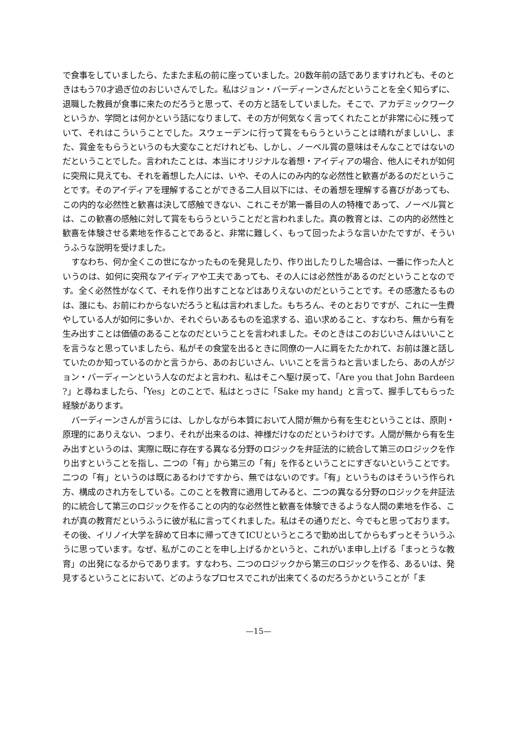で食事をしていましたら、たまたま私の前に座っていました。20数年前の話でありますけれども、そのときはもう70才過ぎ位のおじいさんでした。私はジョン・バーディーンさんだということを全く知らずに、退職した教員が食事に来たのだろうと思って、その方と話をしていました。そこで、アカデミックワークというか、学問とは何かという話になりまして、その方が何気なく言ってくれたことが非常に心に残っていて、それはこういうことでした。スウェーデンに行って賞をもらうということは晴れがましいし、また、賞金をもらうというのも大変なことだけれども、しかし、ノーベル賞の意味はそんなことではないのだということでした。言われたことは、本当にオリジナルな着想・アイディアの場合、他人にそれが如何に突飛に見えても、それを着想した人には、いや、その人にのみ内的な必然性と歓喜があるのだということです。そのアイディアを理解することができる二人目以下には、その着想を理解する喜びがあっても、この内的な必然性と歓喜は決して感触できない、これこそが第一番目の人の特権であって、ノーベル賞とは、この歓喜の感触に対して賞をもらうということだと言われました。真の教育とは、この内的必然性と歓喜を体験させる素地を作ることであると、非常に難しく、もって回ったような言いかたですが、そういうふうな説明を受けました。
すなわち、何か全くこの世になかったものを発見したり、作り出したりした場合は、一番に作った人というのは、如何に突飛なアイディアや工夫であっても、その人には必然性があるのだということなのです。全く必然性がなくて、それを作り出すことなどはありえないのだということです。その感激たるものは、誰にも、お前にわからないだろうと私は言われました。もちろん、そのとおりですが、これに一生費やしている人が如何に多いか、それぐらいあるものを追求する、追い求めること、すなわち、無から有を生み出すことは価値のあることなのだということを言われました。そのときはこのおじいさんはいいことを言うなと思っていましたら、私がその食堂を出るときに同僚の一人に肩をたたかれて、お前は誰と話していたのか知っているのかと言うから、あのおじいさん、いいことを言うねと言いましたら、あの人がジョン・バーディーンという人なのだよと言われ、私はそこへ駆け戻って、「Are you that John Bardeen ?」と尋ねましたら、「Yes」とのことで、私はとっさに「Sake my hand」と言って、握手してもらった経験があります。
バーディーンさんが言うには、しかしながら本質において人間が無から有を生むということは、原則・原理的にありえない、つまり、それが出来るのは、神様だけなのだというわけです。人間が無から有を生み出すというのは、実際に既に存在する異なる分野のロジックを弁証法的に統合して第三のロジックを作り出すということを指し、二つの「有」から第三の「有」を作るということにすぎないということです。二つの「有」というのは既にあるわけですから、無ではないのです。「有」というものはそういう作られ方、構成のされ方をしている。このことを教育に適用してみると、二つの異なる分野のロジックを弁証法的に統合して第三のロジックを作ることの内的な必然性と歓喜を体験できるような人間の素地を作る、これが真の教育だというふうに彼が私に言ってくれました。私はその通りだと、今でもと思っております。その後、イリノイ大学を辞めて日本に帰ってきてICUというところで勤め出してからもずっとそういうふうに思っています。なぜ、私がこのことを申し上げるかというと、これがいま申し上げる「まっとうな教育」の出発になるからであります。すなわち、二つのロジックから第三のロジックを作る、あるいは、発見するということにおいて、どのようなプロセスでこれが出来てくるのだろうかということが「ま
—15—